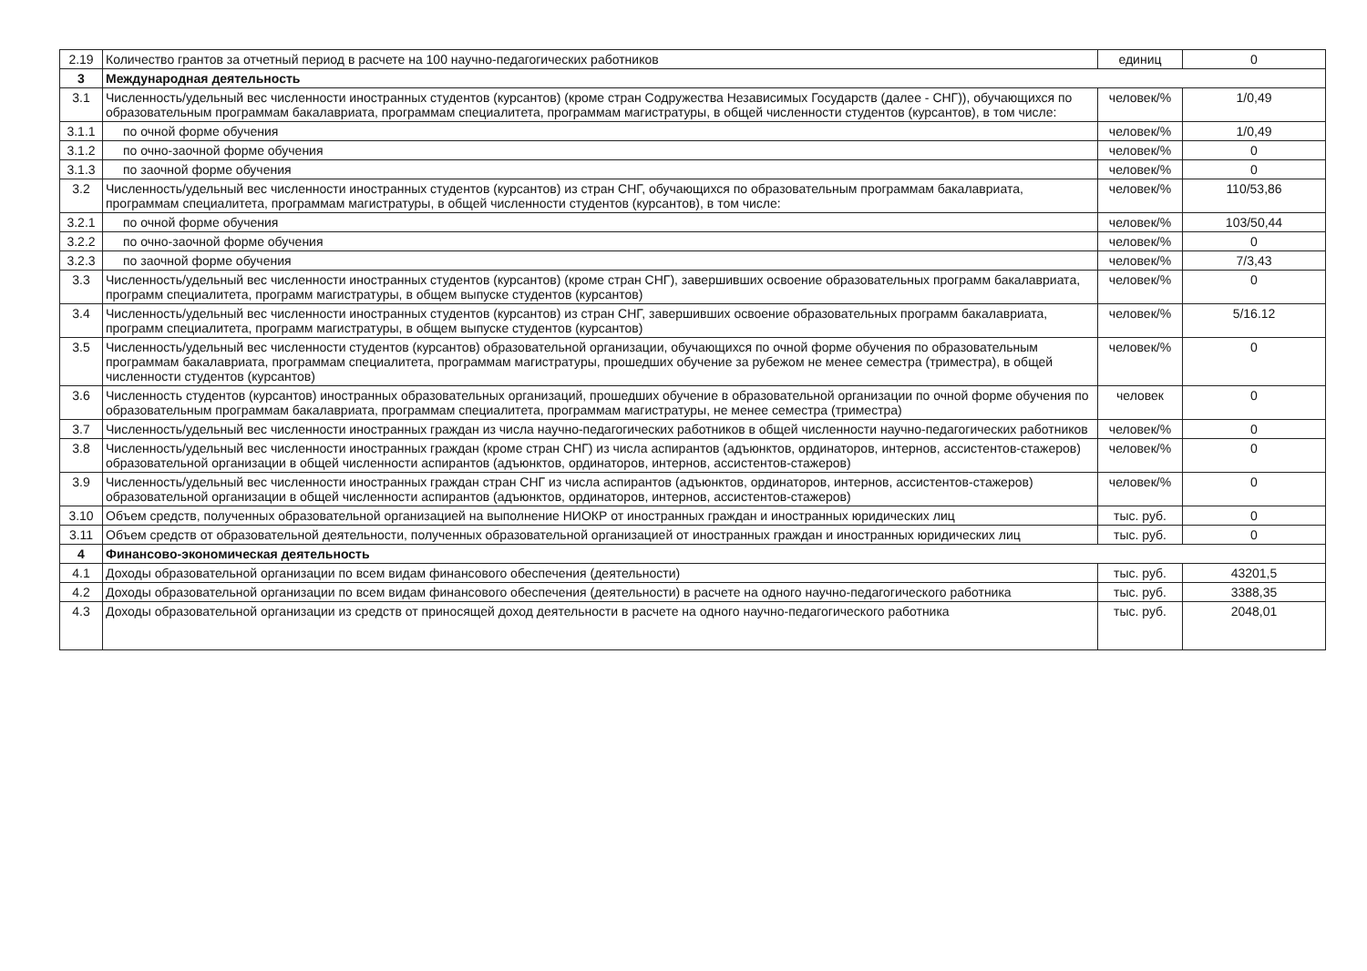| 2.19 | Количество грантов за отчетный период в расчете на 100 научно-педагогических работников | единиц | 0 |
| 3 | Международная деятельность | | |
| 3.1 | Численность/удельный вес численности иностранных студентов (курсантов) (кроме стран Содружества Независимых Государств (далее - СНГ)), обучающихся по образовательным программам бакалавриата, программам специалитета, программам магистратуры, в общей численности студентов (курсантов), в том числе: | человек/% | 1/0,49 |
| 3.1.1 | по очной форме обучения | человек/% | 1/0,49 |
| 3.1.2 | по очно-заочной форме обучения | человек/% | 0 |
| 3.1.3 | по заочной форме обучения | человек/% | 0 |
| 3.2 | Численность/удельный вес численности иностранных студентов (курсантов) из стран СНГ, обучающихся по образовательным программам бакалавриата, программам специалитета, программам магистратуры, в общей численности студентов (курсантов), в том числе: | человек/% | 110/53,86 |
| 3.2.1 | по очной форме обучения | человек/% | 103/50,44 |
| 3.2.2 | по очно-заочной форме обучения | человек/% | 0 |
| 3.2.3 | по заочной форме обучения | человек/% | 7/3,43 |
| 3.3 | Численность/удельный вес численности иностранных студентов (курсантов) (кроме стран СНГ), завершивших освоение образовательных программ бакалавриата, программ специалитета, программ магистратуры, в общем выпуске студентов (курсантов) | человек/% | 0 |
| 3.4 | Численность/удельный вес численности иностранных студентов (курсантов) из стран СНГ, завершивших освоение образовательных программ бакалавриата, программ специалитета, программ магистратуры, в общем выпуске студентов (курсантов) | человек/% | 5/16.12 |
| 3.5 | Численность/удельный вес численности студентов (курсантов) образовательной организации, обучающихся по очной форме обучения по образовательным программам бакалавриата, программам специалитета, программам магистратуры, прошедших обучение за рубежом не менее семестра (триместра), в общей численности студентов (курсантов) | человек/% | 0 |
| 3.6 | Численность студентов (курсантов) иностранных образовательных организаций, прошедших обучение в образовательной организации по очной форме обучения по образовательным программам бакалавриата, программам специалитета, программам магистратуры, не менее семестра (триместра) | человек | 0 |
| 3.7 | Численность/удельный вес численности иностранных граждан из числа научно-педагогических работников в общей численности научно-педагогических работников | человек/% | 0 |
| 3.8 | Численность/удельный вес численности иностранных граждан (кроме стран СНГ) из числа аспирантов (адъюнктов, ординаторов, интернов, ассистентов-стажеров) образовательной организации в общей численности аспирантов (адъюнктов, ординаторов, интернов, ассистентов-стажеров) | человек/% | 0 |
| 3.9 | Численность/удельный вес численности иностранных граждан стран СНГ из числа аспирантов (адъюнктов, ординаторов, интернов, ассистентов-стажеров) образовательной организации в общей численности аспирантов (адъюнктов, ординаторов, интернов, ассистентов-стажеров) | человек/% | 0 |
| 3.10 | Объем средств, полученных образовательной организацией на выполнение НИОКР от иностранных граждан и иностранных юридических лиц | тыс. руб. | 0 |
| 3.11 | Объем средств от образовательной деятельности, полученных образовательной организацией от иностранных граждан и иностранных юридических лиц | тыс. руб. | 0 |
| 4 | Финансово-экономическая деятельность | | |
| 4.1 | Доходы образовательной организации по всем видам финансового обеспечения (деятельности) | тыс. руб. | 43201,5 |
| 4.2 | Доходы образовательной организации по всем видам финансового обеспечения (деятельности) в расчете на одного научно-педагогического работника | тыс. руб. | 3388,35 |
| 4.3 | Доходы образовательной организации из средств от приносящей доход деятельности в расчете на одного научно-педагогического работника | тыс. руб. | 2048,01 |